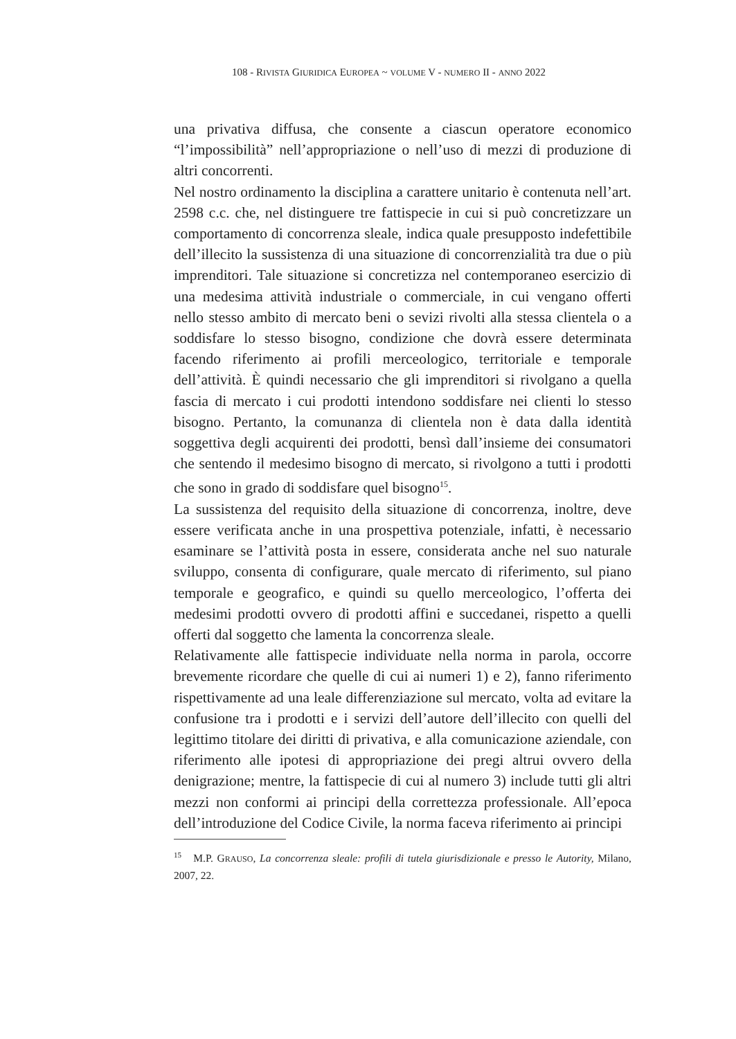108 - RIVISTA GIURIDICA EUROPEA ~ VOLUME V - NUMERO II - ANNO 2022
una privativa diffusa, che consente a ciascun operatore economico “l’impossibilità” nell’appropriazione o nell’uso di mezzi di produzione di altri concorrenti.
Nel nostro ordinamento la disciplina a carattere unitario è contenuta nell’art. 2598 c.c. che, nel distinguere tre fattispecie in cui si può concretizzare un comportamento di concorrenza sleale, indica quale presupposto indefettibile dell’illecito la sussistenza di una situazione di concorrenzialità tra due o più imprenditori. Tale situazione si concretizza nel contemporaneo esercizio di una medesima attività industriale o commerciale, in cui vengano offerti nello stesso ambito di mercato beni o sevizi rivolti alla stessa clientela o a soddisfare lo stesso bisogno, condizione che dovrà essere determinata facendo riferimento ai profili merceologico, territoriale e temporale dell’attività. È quindi necessario che gli imprenditori si rivolgano a quella fascia di mercato i cui prodotti intendono soddisfare nei clienti lo stesso bisogno. Pertanto, la comunanza di clientela non è data dalla identità soggettiva degli acquirenti dei prodotti, bensì dall’insieme dei consumatori che sentendo il medesimo bisogno di mercato, si rivolgono a tutti i prodotti che sono in grado di soddisfare quel bisogno<sup>15</sup>.
La sussistenza del requisito della situazione di concorrenza, inoltre, deve essere verificata anche in una prospettiva potenziale, infatti, è necessario esaminare se l’attività posta in essere, considerata anche nel suo naturale sviluppo, consenta di configurare, quale mercato di riferimento, sul piano temporale e geografico, e quindi su quello merceologico, l’offerta dei medesimi prodotti ovvero di prodotti affini e succedanei, rispetto a quelli offerti dal soggetto che lamenta la concorrenza sleale.
Relativamente alle fattispecie individuate nella norma in parola, occorre brevemente ricordare che quelle di cui ai numeri 1) e 2), fanno riferimento rispettivamente ad una leale differenziazione sul mercato, volta ad evitare la confusione tra i prodotti e i servizi dell’autore dell’illecito con quelli del legittimo titolare dei diritti di privativa, e alla comunicazione aziendale, con riferimento alle ipotesi di appropriazione dei pregi altrui ovvero della denigrazione; mentre, la fattispecie di cui al numero 3) include tutti gli altri mezzi non conformi ai principi della correttezza professionale. All’epoca dell’introduzione del Codice Civile, la norma faceva riferimento ai principi
<sup>15</sup> M.P. GRAUSO, La concorrenza sleale: profili di tutela giurisdizionale e presso le Autority, Milano, 2007, 22.